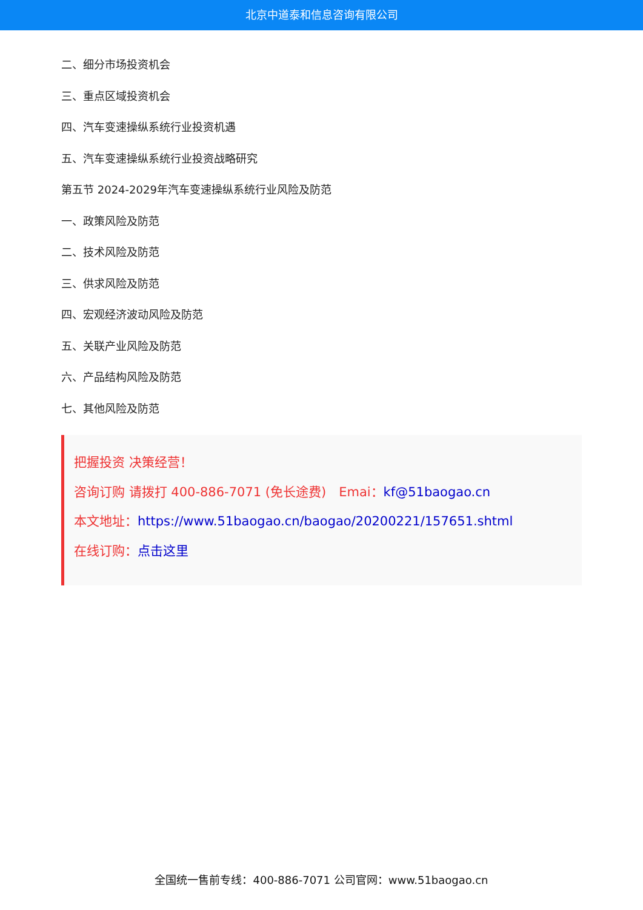北京中道泰和信息咨询有限公司
二、细分市场投资机会
三、重点区域投资机会
四、汽车变速操纵系统行业投资机遇
五、汽车变速操纵系统行业投资战略研究
第五节 2024-2029年汽车变速操纵系统行业风险及防范
一、政策风险及防范
二、技术风险及防范
三、供求风险及防范
四、宏观经济波动风险及防范
五、关联产业风险及防范
六、产品结构风险及防范
七、其他风险及防范
把握投资 决策经营！
咨询订购 请拨打 400-886-7071 (免长途费)　Emai：kf@51baogao.cn
本文地址：https://www.51baogao.cn/baogao/20200221/157651.shtml
在线订购：点击这里
全国统一售前专线：400-886-7071 公司官网：www.51baogao.cn